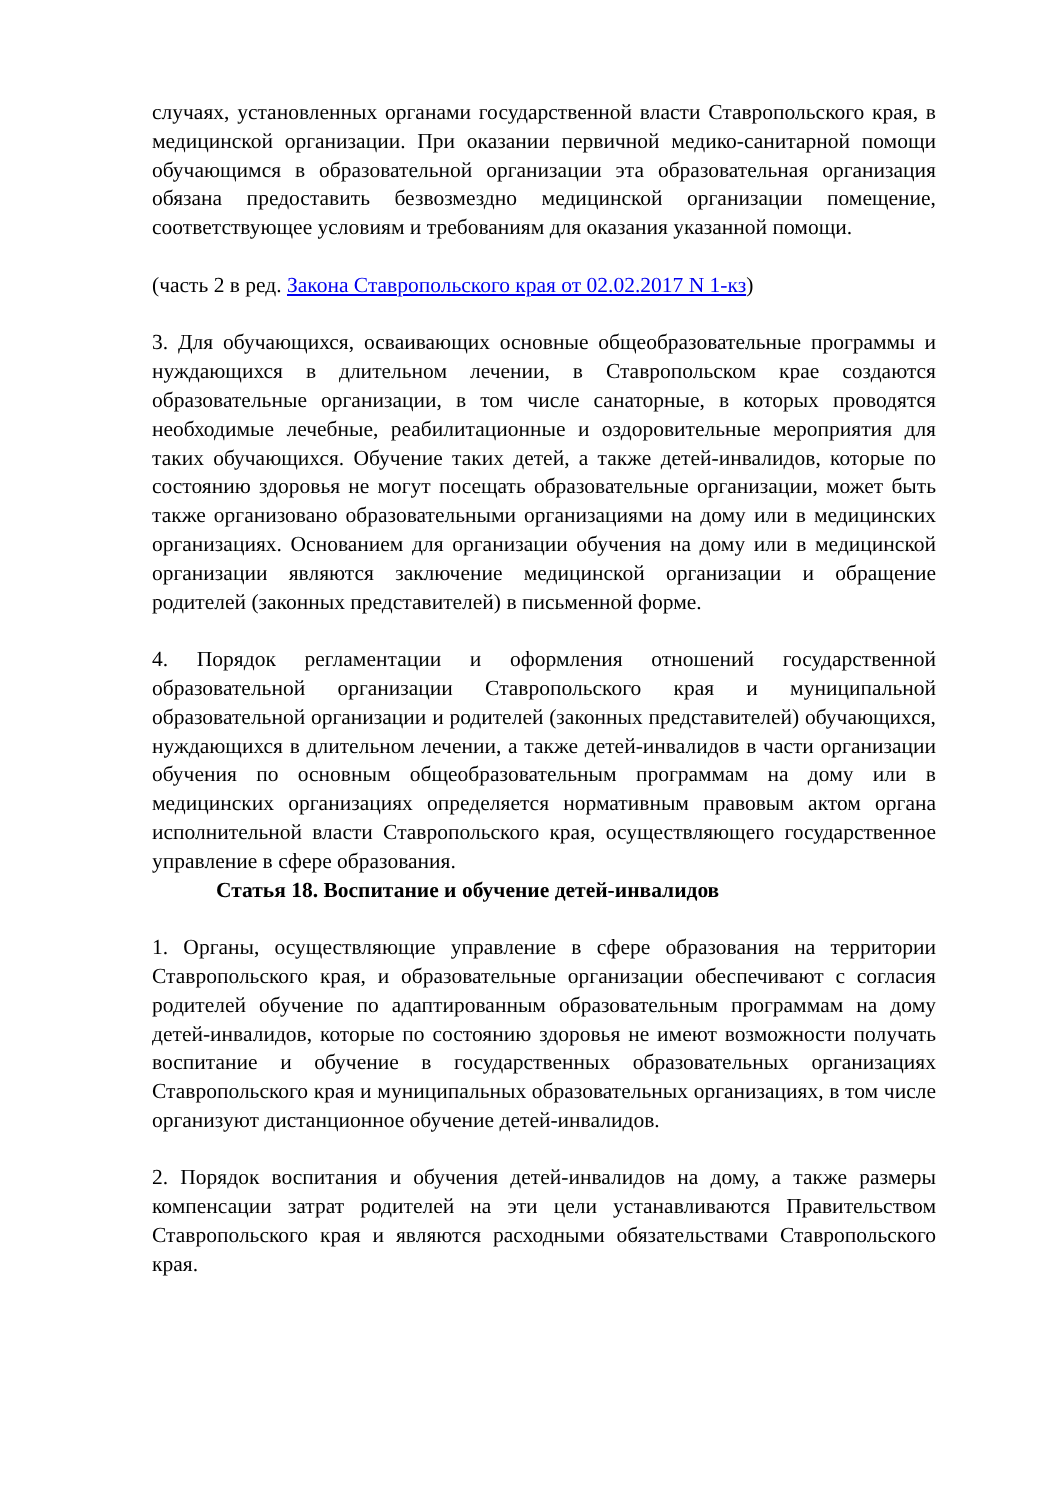случаях, установленных органами государственной власти Ставропольского края, в медицинской организации. При оказании первичной медико-санитарной помощи обучающимся в образовательной организации эта образовательная организация обязана предоставить безвозмездно медицинской организации помещение, соответствующее условиям и требованиям для оказания указанной помощи.
(часть 2 в ред. Закона Ставропольского края от 02.02.2017 N 1-кз)
3. Для обучающихся, осваивающих основные общеобразовательные программы и нуждающихся в длительном лечении, в Ставропольском крае создаются образовательные организации, в том числе санаторные, в которых проводятся необходимые лечебные, реабилитационные и оздоровительные мероприятия для таких обучающихся. Обучение таких детей, а также детей-инвалидов, которые по состоянию здоровья не могут посещать образовательные организации, может быть также организовано образовательными организациями на дому или в медицинских организациях. Основанием для организации обучения на дому или в медицинской организации являются заключение медицинской организации и обращение родителей (законных представителей) в письменной форме.
4. Порядок регламентации и оформления отношений государственной образовательной организации Ставропольского края и муниципальной образовательной организации и родителей (законных представителей) обучающихся, нуждающихся в длительном лечении, а также детей-инвалидов в части организации обучения по основным общеобразовательным программам на дому или в медицинских организациях определяется нормативным правовым актом органа исполнительной власти Ставропольского края, осуществляющего государственное управление в сфере образования.
Статья 18. Воспитание и обучение детей-инвалидов
1. Органы, осуществляющие управление в сфере образования на территории Ставропольского края, и образовательные организации обеспечивают с согласия родителей обучение по адаптированным образовательным программам на дому детей-инвалидов, которые по состоянию здоровья не имеют возможности получать воспитание и обучение в государственных образовательных организациях Ставропольского края и муниципальных образовательных организациях, в том числе организуют дистанционное обучение детей-инвалидов.
2. Порядок воспитания и обучения детей-инвалидов на дому, а также размеры компенсации затрат родителей на эти цели устанавливаются Правительством Ставропольского края и являются расходными обязательствами Ставропольского края.